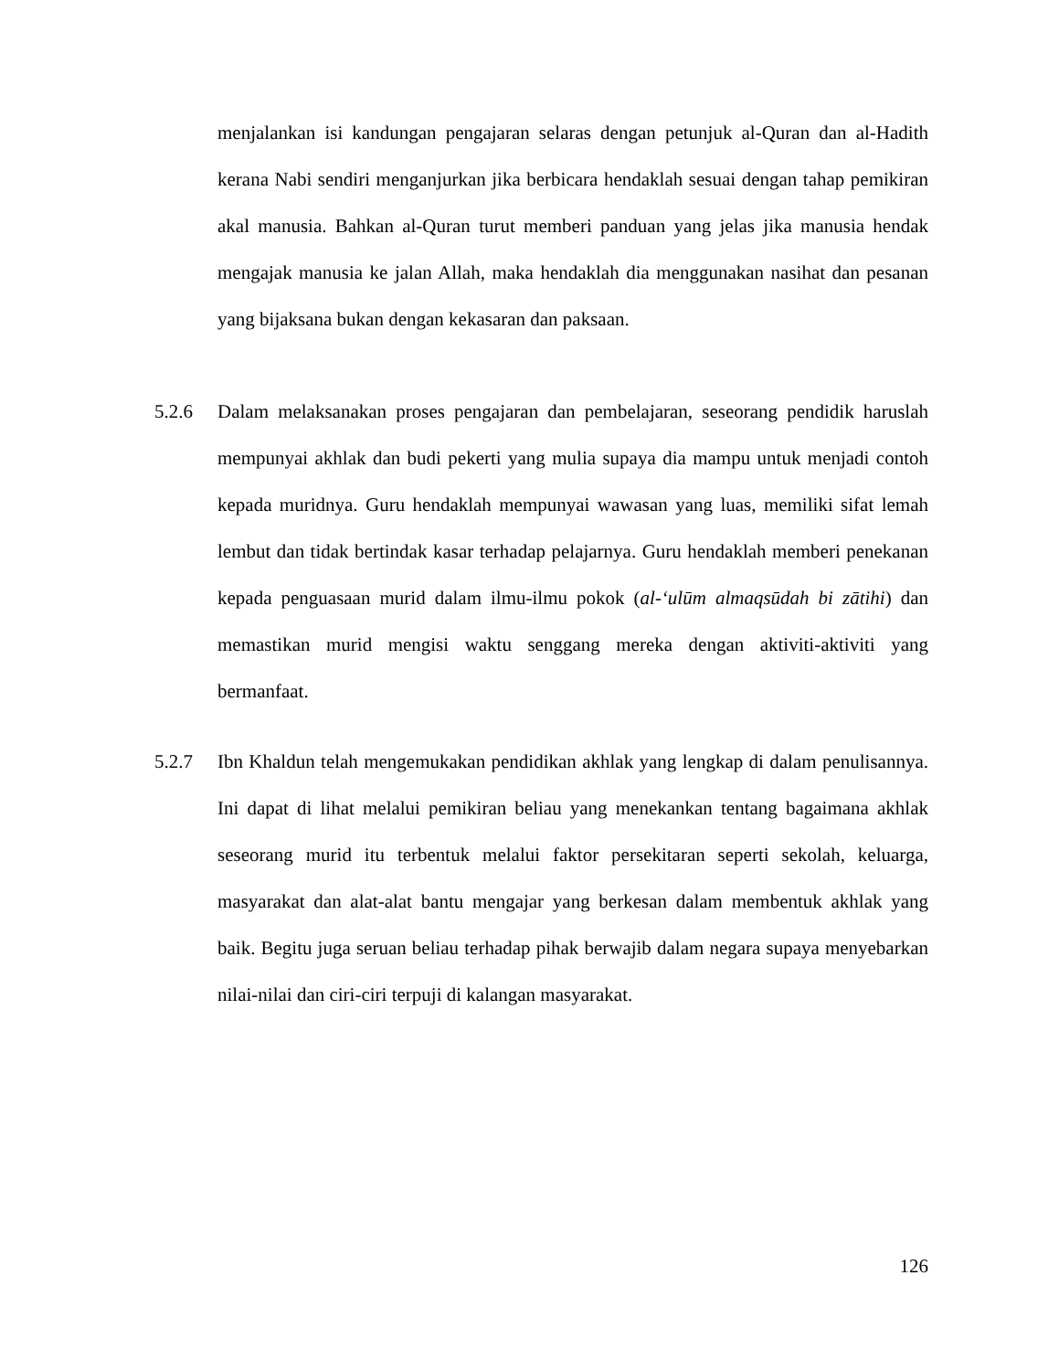menjalankan isi kandungan pengajaran selaras dengan petunjuk al-Quran dan al-Hadith kerana Nabi sendiri menganjurkan jika berbicara hendaklah sesuai dengan tahap pemikiran akal manusia. Bahkan al-Quran turut memberi panduan yang jelas jika manusia hendak mengajak manusia ke jalan Allah, maka hendaklah dia menggunakan nasihat dan pesanan yang bijaksana bukan dengan kekasaran dan paksaan.
5.2.6 Dalam melaksanakan proses pengajaran dan pembelajaran, seseorang pendidik haruslah mempunyai akhlak dan budi pekerti yang mulia supaya dia mampu untuk menjadi contoh kepada muridnya. Guru hendaklah mempunyai wawasan yang luas, memiliki sifat lemah lembut dan tidak bertindak kasar terhadap pelajarnya. Guru hendaklah memberi penekanan kepada penguasaan murid dalam ilmu-ilmu pokok (al-‘ulūm almaqsūdah bi zātihi) dan memastikan murid mengisi waktu senggang mereka dengan aktiviti-aktiviti yang bermanfaat.
5.2.7 Ibn Khaldun telah mengemukakan pendidikan akhlak yang lengkap di dalam penulisannya. Ini dapat di lihat melalui pemikiran beliau yang menekankan tentang bagaimana akhlak seseorang murid itu terbentuk melalui faktor persekitaran seperti sekolah, keluarga, masyarakat dan alat-alat bantu mengajar yang berkesan dalam membentuk akhlak yang baik. Begitu juga seruan beliau terhadap pihak berwajib dalam negara supaya menyebarkan nilai-nilai dan ciri-ciri terpuji di kalangan masyarakat.
126